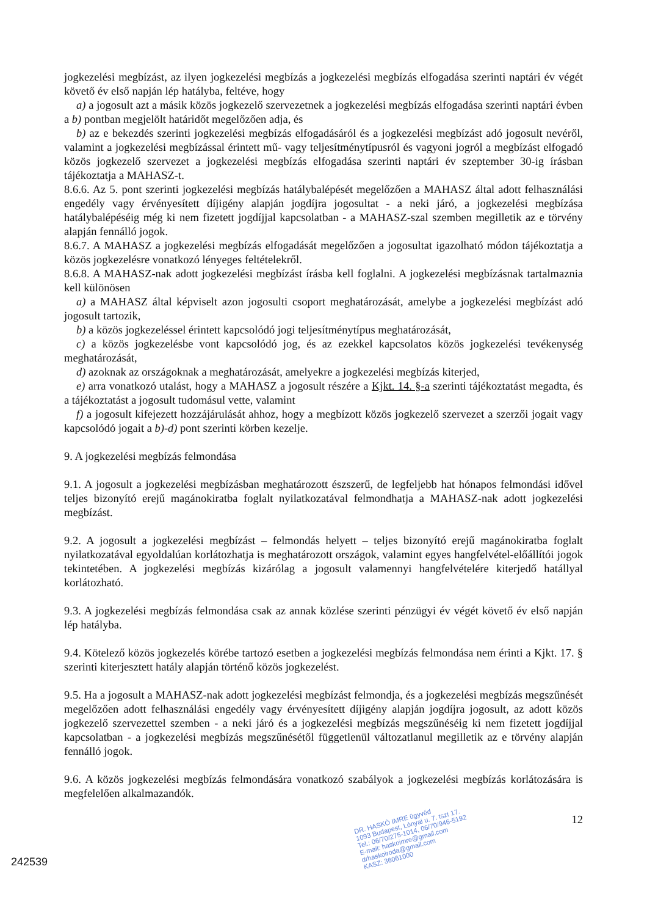jogkezelési megbízást, az ilyen jogkezelési megbízás a jogkezelési megbízás elfogadása szerinti naptári év végét követő év első napján lép hatályba, feltéve, hogy
a) a jogosult azt a másik közös jogkezelő szervezetnek a jogkezelési megbízás elfogadása szerinti naptári évben a b) pontban megjelölt határidőt megelőzően adja, és
b) az e bekezdés szerinti jogkezelési megbízás elfogadásáról és a jogkezelési megbízást adó jogosult nevéről, valamint a jogkezelési megbízással érintett mű- vagy teljesítménytípusról és vagyoni jogról a megbízást elfogadó közös jogkezelő szervezet a jogkezelési megbízás elfogadása szerinti naptári év szeptember 30-ig írásban tájékoztatja a MAHASZ-t.
8.6.6. Az 5. pont szerinti jogkezelési megbízás hatálybalépését megelőzően a MAHASZ által adott felhasználási engedély vagy érvényesített díjigény alapján jogdíjra jogosultat - a neki járó, a jogkezelési megbízása hatálybalépéséig még ki nem fizetett jogdíjjal kapcsolatban - a MAHASZ-szal szemben megilletik az e törvény alapján fennálló jogok.
8.6.7. A MAHASZ a jogkezelési megbízás elfogadását megelőzően a jogosultat igazolható módon tájékoztatja a közös jogkezelésre vonatkozó lényeges feltételekről.
8.6.8. A MAHASZ-nak adott jogkezelési megbízást írásba kell foglalni. A jogkezelési megbízásnak tartalmaznia kell különösen
a) a MAHASZ által képviselt azon jogosulti csoport meghatározását, amelybe a jogkezelési megbízást adó jogosult tartozik,
b) a közös jogkezeléssel érintett kapcsolódó jogi teljesítménytípus meghatározását,
c) a közös jogkezelésbe vont kapcsolódó jog, és az ezekkel kapcsolatos közös jogkezelési tevékenység meghatározását,
d) azoknak az országoknak a meghatározását, amelyekre a jogkezelési megbízás kiterjed,
e) arra vonatkozó utalást, hogy a MAHASZ a jogosult részére a Kjkt. 14. §-a szerinti tájékoztatást megadta, és a tájékoztatást a jogosult tudomásul vette, valamint
f) a jogosult kifejezett hozzájárulását ahhoz, hogy a megbízott közös jogkezelő szervezet a szerzői jogait vagy kapcsolódó jogait a b)-d) pont szerinti körben kezelje.
9. A jogkezelési megbízás felmondása
9.1. A jogosult a jogkezelési megbízásban meghatározott észszerű, de legfeljebb hat hónapos felmondási idővel teljes bizonyító erejű magánokiratba foglalt nyilatkozatával felmondhatja a MAHASZ-nak adott jogkezelési megbízást.
9.2. A jogosult a jogkezelési megbízást – felmondás helyett – teljes bizonyító erejű magánokiratba foglalt nyilatkozatával egyoldalúan korlátozhatja is meghatározott országok, valamint egyes hangfelvétel-előállítói jogok tekintetében. A jogkezelési megbízás kizárólag a jogosult valamennyi hangfelvételére kiterjedő hatállyal korlátozható.
9.3. A jogkezelési megbízás felmondása csak az annak közlése szerinti pénzügyi év végét követő év első napján lép hatályba.
9.4. Kötelező közös jogkezelés körébe tartozó esetben a jogkezelési megbízás felmondása nem érinti a Kjkt. 17. § szerinti kiterjesztett hatály alapján történő közös jogkezelést.
9.5. Ha a jogosult a MAHASZ-nak adott jogkezelési megbízást felmondja, és a jogkezelési megbízás megszűnését megelőzően adott felhasználási engedély vagy érvényesített díjigény alapján jogdíjra jogosult, az adott közös jogkezelő szervezettel szemben - a neki járó és a jogkezelési megbízás megszűnéséig ki nem fizetett jogdíjjal kapcsolatban - a jogkezelési megbízás megszűnésétől függetlenül változatlanul megilletik az e törvény alapján fennálló jogok.
9.6. A közös jogkezelési megbízás felmondására vonatkozó szabályok a jogkezelési megbízás korlátozására is megfelelően alkalmazandók.
DR. HASKÓ IMRE ügyvéd
1093 Budapest, Lónyai u. 7. tszt 17.
Tel.: 06/70/275-1014, 06/70/946-5192
E-mail: haskoimre@gmail.com
drhaskoiroda@gmail.com
KASZ: 36061000
12
242539